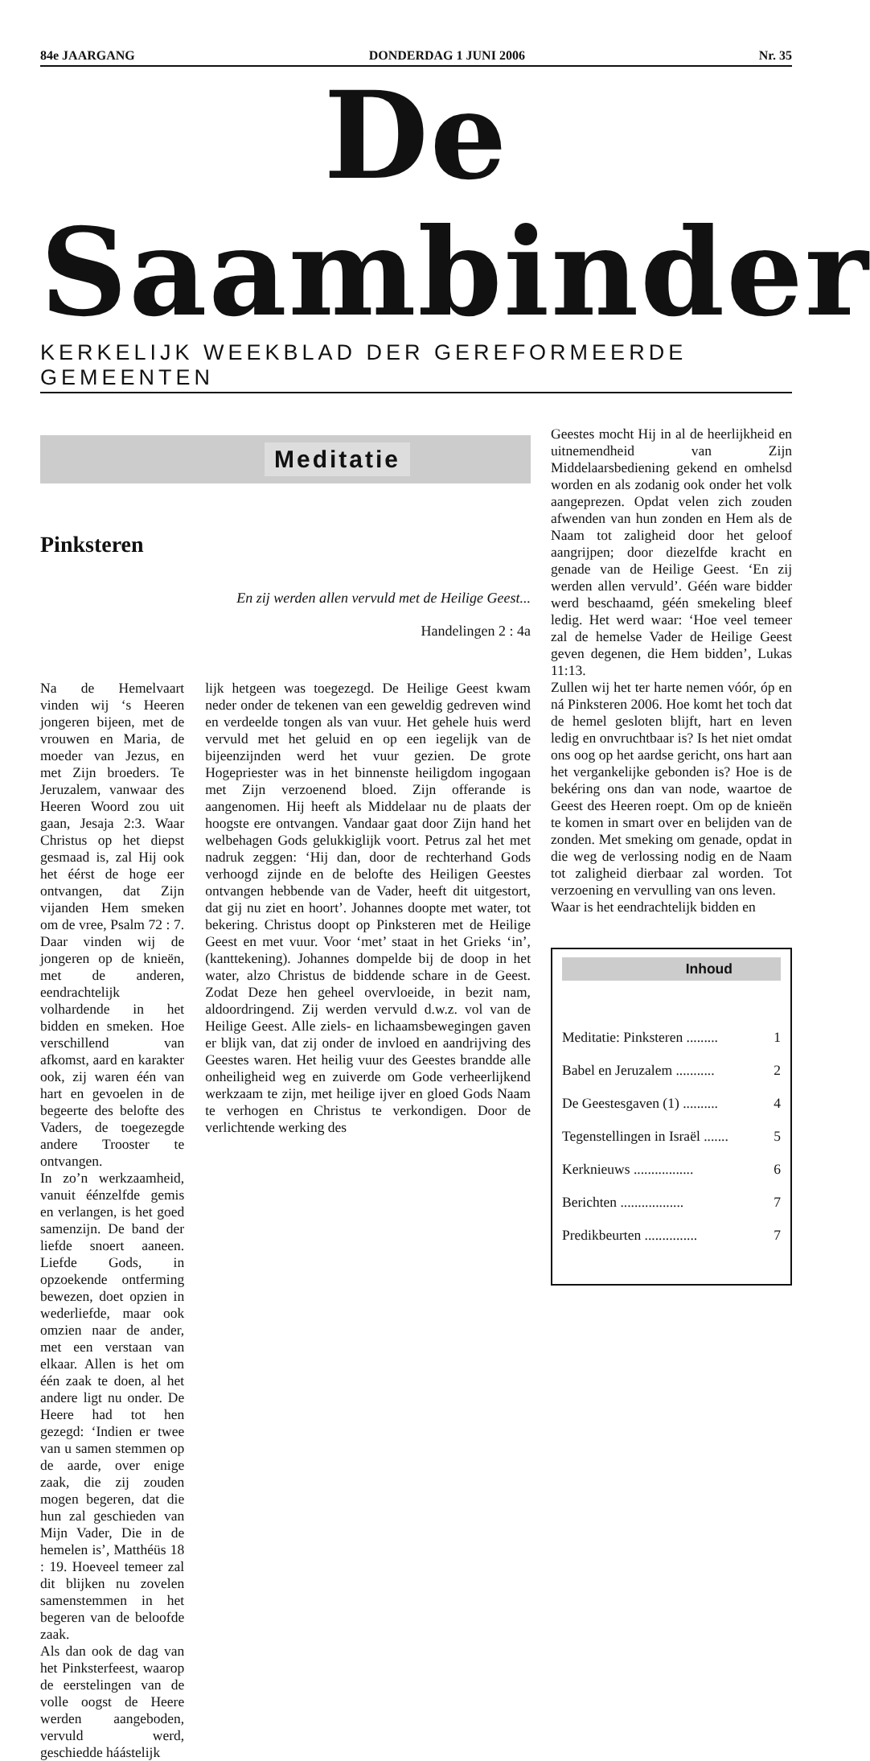84e JAARGANG DONDERDAG 1 JUNI 2006 Nr. 35
De Saambinder
KERKELIJK WEEKBLAD DER GEREFORMEERDE GEMEENTEN
Meditatie
Pinksteren
En zij werden allen vervuld met de Heilige Geest...
Handelingen 2 : 4a
Na de Hemelvaart vinden wij ‘s Heeren jongeren bijeen, met de vrouwen en Maria, de moeder van Jezus, en met Zijn broeders. Te Jeruzalem, vanwaar des Heeren Woord zou uit gaan, Jesaja 2:3. Waar Christus op het diepst gesmaad is, zal Hij ook het éérst de hoge eer ontvangen, dat Zijn vijanden Hem smeken om de vree, Psalm 72 : 7. Daar vinden wij de jongeren op de knieën, met de anderen, eendrachtelijk volhardende in het bidden en smeken. Hoe verschillend van afkomst, aard en karakter ook, zij waren één van hart en gevoelen in de begeerte des belofte des Vaders, de toegezegde andere Trooster te ontvangen.
In zo’n werkzaamheid, vanuit éénzelfde gemis en verlangen, is het goed samenzijn. De band der liefde snoert aaneen. Liefde Gods, in opzoekende ontferming bewezen, doet opzien in wederliefde, maar ook omzien naar de ander, met een verstaan van elkaar. Allen is het om één zaak te doen, al het andere ligt nu onder. De Heere had tot hen gezegd: ‘Indien er twee van u samen stemmen op de aarde, over enige zaak, die zij zouden mogen begeren, dat die hun zal geschieden van Mijn Vader, Die in de hemelen is’, Matthéüs 18 : 19. Hoeveel temeer zal dit blijken nu zovelen samenstemmen in het begeren van de beloofde zaak.
Als dan ook de dag van het Pinksterfeest, waarop de eerstelingen van de volle oogst de Heere werden aangeboden, vervuld werd, geschiedde háástelijk
lijk hetgeen was toegezegd. De Heilige Geest kwam neder onder de tekenen van een geweldig gedreven wind en verdeelde tongen als van vuur. Het gehele huis werd vervuld met het geluid en op een iegelijk van de bijeenzijnden werd het vuur gezien. De grote Hogepriester was in het binnenste heiligdom ingogaan met Zijn verzoenend bloed. Zijn offerande is aangenomen. Hij heeft als Middelaar nu de plaats der hoogste ere ontvangen. Vandaar gaat door Zijn hand het welbehagen Gods gelukkiglijk voort. Petrus zal het met nadruk zeggen: ‘Hij dan, door de rechterhand Gods verhoogd zijnde en de belofte des Heiligen Geestes ontvangen hebbende van de Vader, heeft dit uitgestort, dat gij nu ziet en hoort’. Johannes doopte met water, tot bekering. Christus doopt op Pinksteren met de Heilige Geest en met vuur. Voor ‘met’ staat in het Grieks ‘in’, (kanttekening). Johannes dompelde bij de doop in het water, alzo Christus de biddende schare in de Geest. Zodat Deze hen geheel overvloeide, in bezit nam, aldoordringend. Zij werden vervuld d.w.z. vol van de Heilige Geest. Alle ziels- en lichaamsbewegingen gaven er blijk van, dat zij onder de invloed en aandrijving des Geestes waren. Het heilig vuur des Geestes brandde alle onheiligheid weg en zuiverde om Gode verheerlijkend werkzaam te zijn, met heilige ijver en gloed Gods Naam te verhogen en Christus te verkondigen. Door de verlichtende werking des
Geestes mocht Hij in al de heerlijkheid en uitnemendheid van Zijn Middelaarsbediening gekend en omhelsd worden en als zodanig ook onder het volk aangeprezen. Opdat velen zich zouden afwenden van hun zonden en Hem als de Naam tot zaligheid door het geloof aangrijpen; door diezelfde kracht en genade van de Heilige Geest. ‘En zij werden allen vervuld’. Géén ware bidder werd beschaamd, géén smekeling bleef ledig. Het werd waar: ‘Hoe veel temeer zal de hemelse Vader de Heilige Geest geven degenen, die Hem bidden’, Lukas 11:13.
Zullen wij het ter harte nemen vóór, óp en ná Pinksteren 2006. Hoe komt het toch dat de hemel gesloten blijft, hart en leven ledig en onvruchtbaar is? Is het niet omdat ons oog op het aardse gericht, ons hart aan het verganke­lijke gebonden is? Hoe is de bekéring ons dan van node, waartoe de Geest des Heeren roept. Om op de knieën te komen in smart over en belijden van de zonden. Met smeking om genade, opdat in die weg de verlossing nodig en de Naam tot zaligheid dierbaar zal worden. Tot verzoening en vervulling van ons leven.
Waar is het eendrachtelijk bidden en
Inhoud
Meditatie: Pinksteren ......... 1
Babel en Jeruzalem ........... 2
De Geestesgaven (1) .......... 4
Tegenstellingen in Israël ....... 5
Kerknieuws ................. 6
Berichten .................. 7
Predikbeurten ............... 7